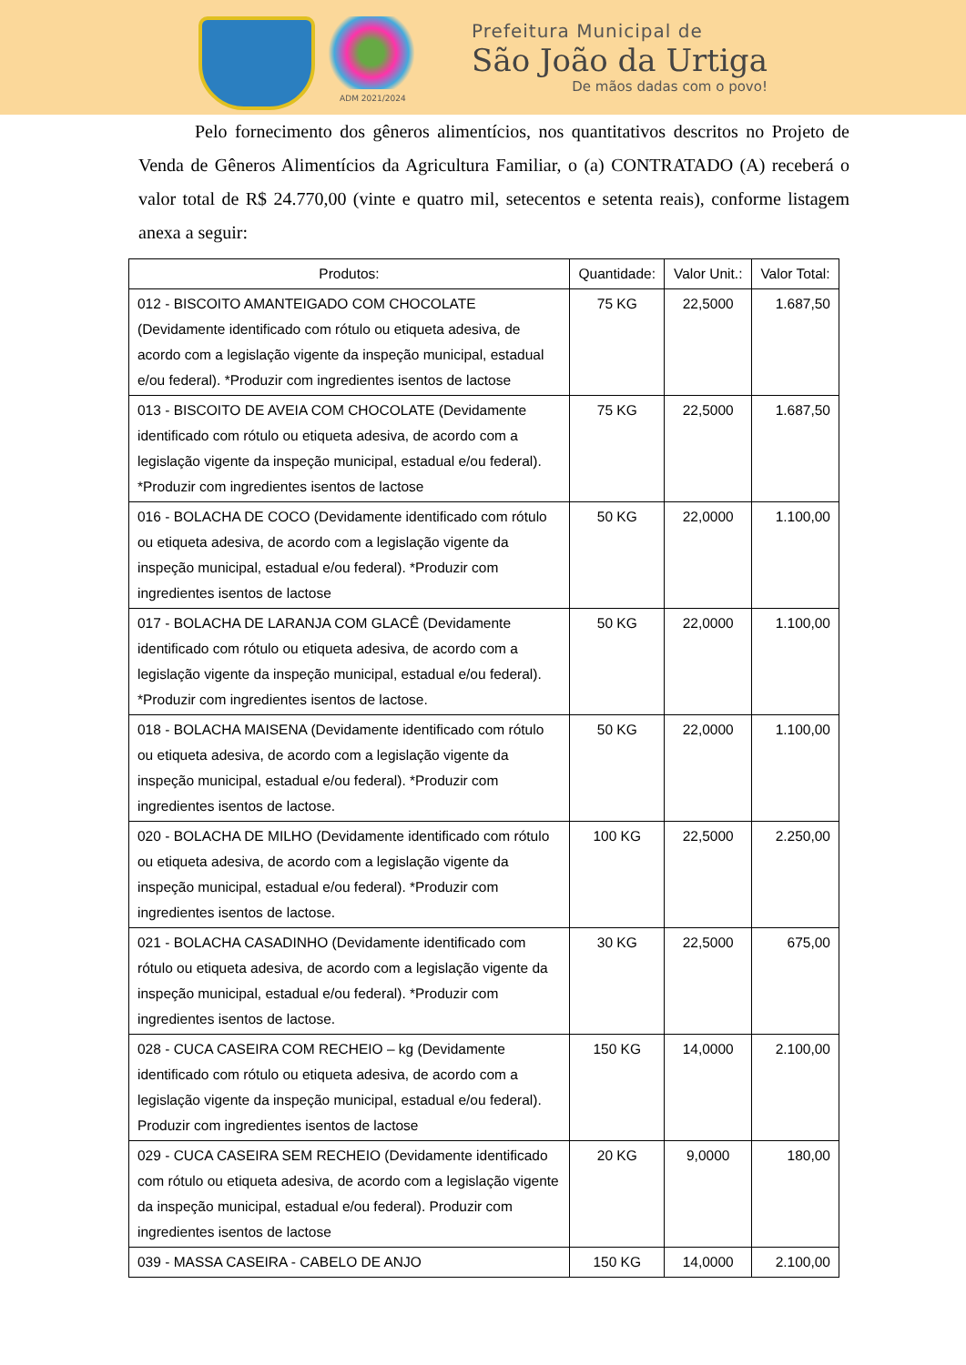ADM 2021/2024
Prefeitura Municipal de
São João da Urtiga
De mãos dadas com o povo!
Pelo fornecimento dos gêneros alimentícios, nos quantitativos descritos no Projeto de Venda de Gêneros Alimentícios da Agricultura Familiar, o (a) CONTRATADO (A) receberá o valor total de R$ 24.770,00 (vinte e quatro mil, setecentos e setenta reais), conforme listagem anexa a seguir:
| Produtos: | Quantidade: | Valor Unit.: | Valor Total: |
| --- | --- | --- | --- |
| 012 - BISCOITO AMANTEIGADO COM CHOCOLATE (Devidamente identificado com rótulo ou etiqueta adesiva, de acordo com a legislação vigente da inspeção municipal, estadual e/ou federal). *Produzir com ingredientes isentos de lactose | 75 KG | 22,5000 | 1.687,50 |
| 013 - BISCOITO DE AVEIA COM CHOCOLATE (Devidamente identificado com rótulo ou etiqueta adesiva, de acordo com a legislação vigente da inspeção municipal, estadual e/ou federal). *Produzir com ingredientes isentos de lactose | 75 KG | 22,5000 | 1.687,50 |
| 016 - BOLACHA DE COCO (Devidamente identificado com rótulo ou etiqueta adesiva, de acordo com a legislação vigente da inspeção municipal, estadual e/ou federal). *Produzir com ingredientes isentos de lactose | 50 KG | 22,0000 | 1.100,00 |
| 017 - BOLACHA DE LARANJA COM GLACÊ (Devidamente identificado com rótulo ou etiqueta adesiva, de acordo com a legislação vigente da inspeção municipal, estadual e/ou federal). *Produzir com ingredientes isentos de lactose. | 50 KG | 22,0000 | 1.100,00 |
| 018 - BOLACHA MAISENA (Devidamente identificado com rótulo ou etiqueta adesiva, de acordo com a legislação vigente da inspeção municipal, estadual e/ou federal). *Produzir com ingredientes isentos de lactose. | 50 KG | 22,0000 | 1.100,00 |
| 020 - BOLACHA DE MILHO (Devidamente identificado com rótulo ou etiqueta adesiva, de acordo com a legislação vigente da inspeção municipal, estadual e/ou federal). *Produzir com ingredientes isentos de lactose. | 100 KG | 22,5000 | 2.250,00 |
| 021 - BOLACHA CASADINHO (Devidamente identificado com rótulo ou etiqueta adesiva, de acordo com a legislação vigente da inspeção municipal, estadual e/ou federal). *Produzir com ingredientes isentos de lactose. | 30 KG | 22,5000 | 675,00 |
| 028 - CUCA CASEIRA COM RECHEIO – kg (Devidamente identificado com rótulo ou etiqueta adesiva, de acordo com a legislação vigente da inspeção municipal, estadual e/ou federal). Produzir com ingredientes isentos de lactose | 150 KG | 14,0000 | 2.100,00 |
| 029 - CUCA CASEIRA SEM RECHEIO (Devidamente identificado com rótulo ou etiqueta adesiva, de acordo com a legislação vigente da inspeção municipal, estadual e/ou federal). Produzir com ingredientes isentos de lactose | 20 KG | 9,0000 | 180,00 |
| 039 - MASSA CASEIRA - CABELO DE ANJO | 150 KG | 14,0000 | 2.100,00 |